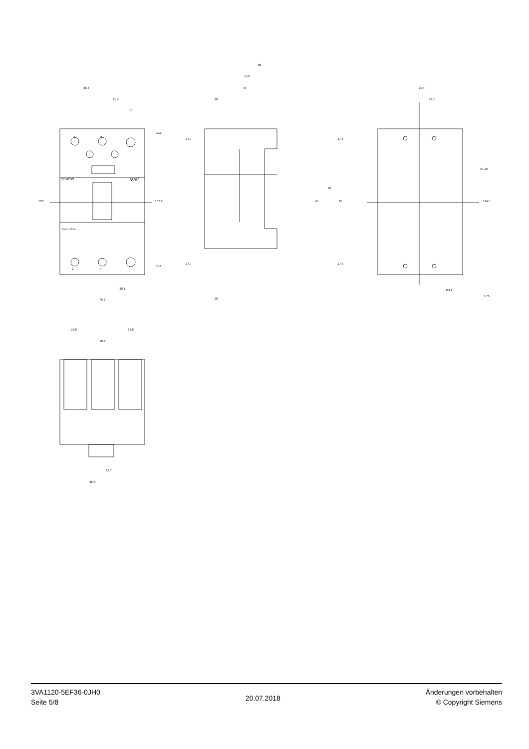25.4
25.4
13
88
75.8
70
20
20
38.1
76.2
25.4
12.7
Ø4.2
18.8
18.8
18.8
12.7
25.4
130
107.8
11.1
11.1
17.7
17.7
17.5
17.5
70
45
95
57.25
114.5
7.75
SIEMENS
3VA1
3VA11..-.EF36-....
1
3
2
4
3VA1120-5EF36-0JH0
Seite 5/8
20.07.2018
Änderungen vorbehalten
© Copyright Siemens